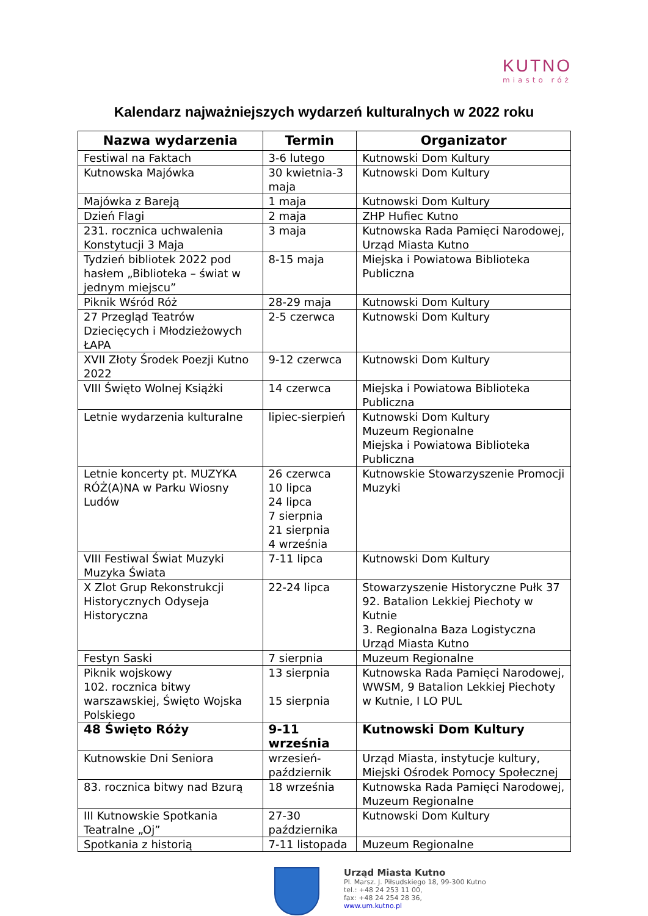KUTNO
miasto róż
Kalendarz najważniejszych wydarzeń kulturalnych w 2022 roku
| Nazwa wydarzenia | Termin | Organizator |
| --- | --- | --- |
| Festiwal na Faktach | 3-6 lutego | Kutnowski Dom Kultury |
| Kutnowska Majówka | 30 kwietnia-3 maja | Kutnowski Dom Kultury |
| Majówka z Bareją | 1 maja | Kutnowski Dom Kultury |
| Dzień Flagi | 2 maja | ZHP Hufiec Kutno |
| 231. rocznica uchwalenia Konstytucji 3 Maja | 3 maja | Kutnowska Rada Pamięci Narodowej, Urząd Miasta Kutno |
| Tydzień bibliotek 2022 pod hasłem „Biblioteka – świat w jednym miejscu” | 8-15 maja | Miejska i Powiatowa Biblioteka Publiczna |
| Piknik Wśród Róż | 28-29 maja | Kutnowski Dom Kultury |
| 27 Przegląd Teatrów Dziecięcych i Młodzieżowych ŁAPA | 2-5 czerwca | Kutnowski Dom Kultury |
| XVII Złoty Środek Poezji Kutno 2022 | 9-12 czerwca | Kutnowski Dom Kultury |
| VIII Święto Wolnej Książki | 14 czerwca | Miejska i Powiatowa Biblioteka Publiczna |
| Letnie wydarzenia kulturalne | lipiec-sierpień | Kutnowski Dom Kultury Muzeum Regionalne Miejska i Powiatowa Biblioteka Publiczna |
| Letnie koncerty pt. MUZYKA RÓŻ(A)NA w Parku Wiosny Ludów | 26 czerwca 10 lipca 24 lipca 7 sierpnia 21 sierpnia 4 września | Kutnowskie Stowarzyszenie Promocji Muzyki |
| VIII Festiwal Świat Muzyki Muzyka Świata | 7-11 lipca | Kutnowski Dom Kultury |
| X Zlot Grup Rekonstrukcji Historycznych Odyseja Historyczna | 22-24 lipca | Stowarzyszenie Historyczne Pułk 37 92. Batalion Lekkiej Piechoty w Kutnie 3. Regionalna Baza Logistyczna Urząd Miasta Kutno |
| Festyn Saski | 7 sierpnia | Muzeum Regionalne |
| Piknik wojskowy 102. rocznica bitwy warszawskiej, Święto Wojska Polskiego | 13 sierpnia 15 sierpnia | Kutnowska Rada Pamięci Narodowej, WWSM, 9 Batalion Lekkiej Piechoty w Kutnie, I LO PUL |
| 48 Święto Róży | 9-11 września | Kutnowski Dom Kultury |
| Kutnowskie Dni Seniora | wrzesień-październik | Urząd Miasta, instytucje kultury, Miejski Ośrodek Pomocy Społecznej |
| 83. rocznica bitwy nad Bzurą | 18 września | Kutnowska Rada Pamięci Narodowej, Muzeum Regionalne |
| III Kutnowskie Spotkania Teatralne „Oj” | 27-30 października | Kutnowski Dom Kultury |
| Spotkania z historią | 7-11 listopada | Muzeum Regionalne |
Urząd Miasta Kutno
Pl. Marsz. J. Piłsudskiego 18, 99-300 Kutno
tel.: +48 24 253 11 00,
fax: +48 24 254 28 36,
www.um.kutno.pl